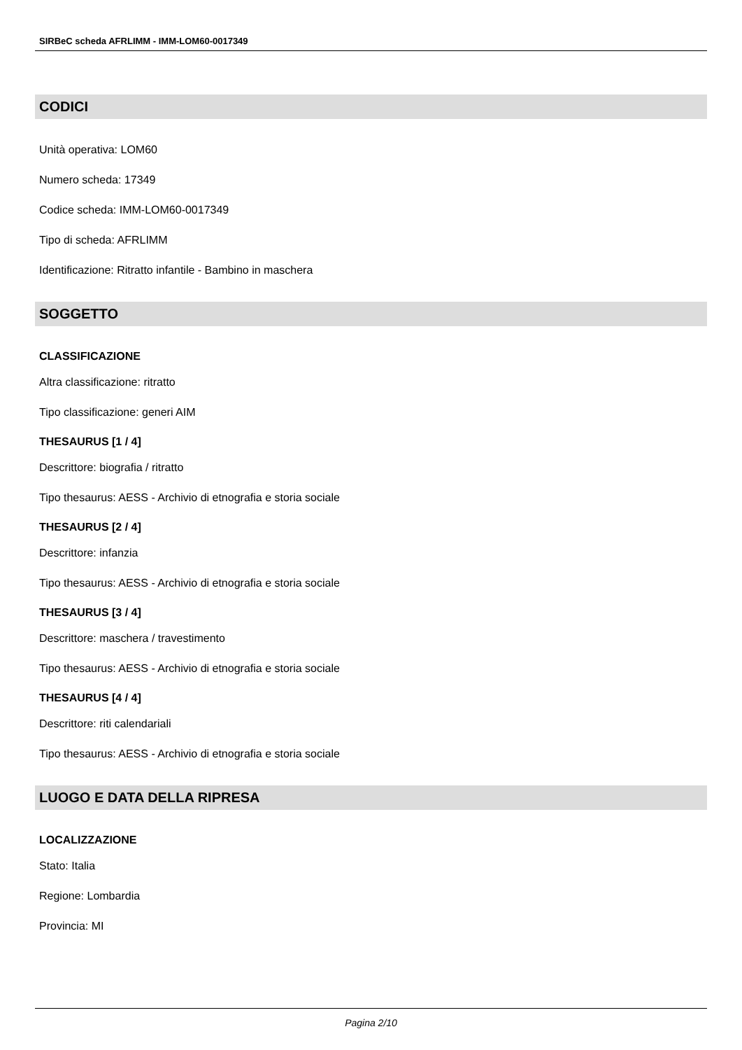SIRBeC scheda AFRLIMM - IMM-LOM60-0017349
CODICI
Unità operativa: LOM60
Numero scheda: 17349
Codice scheda: IMM-LOM60-0017349
Tipo di scheda: AFRLIMM
Identificazione: Ritratto infantile - Bambino in maschera
SOGGETTO
CLASSIFICAZIONE
Altra classificazione: ritratto
Tipo classificazione: generi AIM
THESAURUS [1 / 4]
Descrittore: biografia / ritratto
Tipo thesaurus: AESS - Archivio di etnografia e storia sociale
THESAURUS [2 / 4]
Descrittore: infanzia
Tipo thesaurus: AESS - Archivio di etnografia e storia sociale
THESAURUS [3 / 4]
Descrittore: maschera / travestimento
Tipo thesaurus: AESS - Archivio di etnografia e storia sociale
THESAURUS [4 / 4]
Descrittore: riti calendariali
Tipo thesaurus: AESS - Archivio di etnografia e storia sociale
LUOGO E DATA DELLA RIPRESA
LOCALIZZAZIONE
Stato: Italia
Regione: Lombardia
Provincia: MI
Pagina 2/10